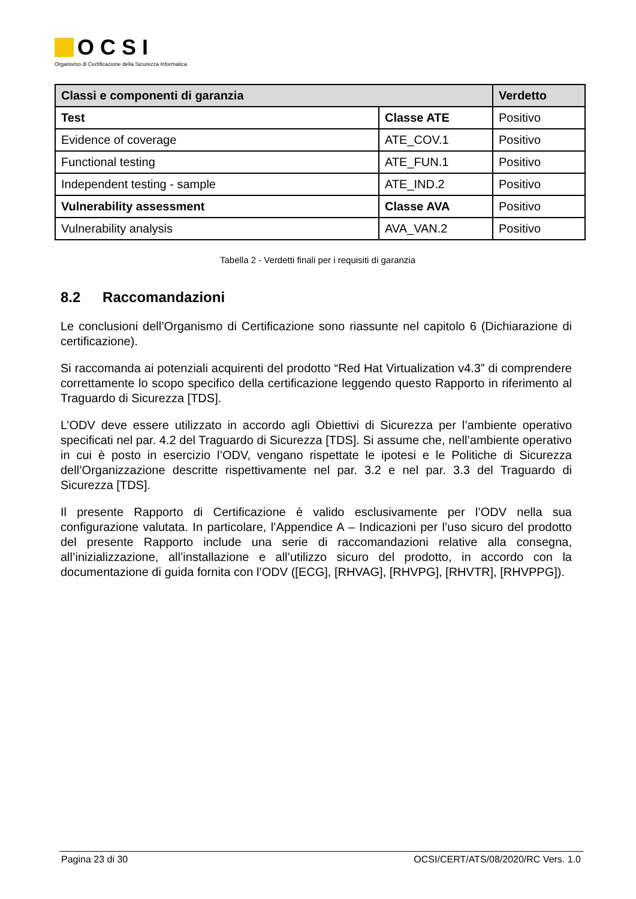OCSI
Organismo di Certificazione della Sicurezza Informatica
| Classi e componenti di garanzia | | Verdetto |
| --- | --- | --- |
| Test | Classe ATE | Positivo |
| Evidence of coverage | ATE_COV.1 | Positivo |
| Functional testing | ATE_FUN.1 | Positivo |
| Independent testing - sample | ATE_IND.2 | Positivo |
| Vulnerability assessment | Classe AVA | Positivo |
| Vulnerability analysis | AVA_VAN.2 | Positivo |
Tabella 2 - Verdetti finali per i requisiti di garanzia
8.2 Raccomandazioni
Le conclusioni dell’Organismo di Certificazione sono riassunte nel capitolo 6 (Dichiarazione di certificazione).
Si raccomanda ai potenziali acquirenti del prodotto “Red Hat Virtualization v4.3” di comprendere correttamente lo scopo specifico della certificazione leggendo questo Rapporto in riferimento al Traguardo di Sicurezza [TDS].
L’ODV deve essere utilizzato in accordo agli Obiettivi di Sicurezza per l’ambiente operativo specificati nel par. 4.2 del Traguardo di Sicurezza [TDS]. Si assume che, nell’ambiente operativo in cui è posto in esercizio l’ODV, vengano rispettate le ipotesi e le Politiche di Sicurezza dell’Organizzazione descritte rispettivamente nel par. 3.2 e nel par. 3.3 del Traguardo di Sicurezza [TDS].
Il presente Rapporto di Certificazione è valido esclusivamente per l’ODV nella sua configurazione valutata. In particolare, l’Appendice A – Indicazioni per l’uso sicuro del prodotto del presente Rapporto include una serie di raccomandazioni relative alla consegna, all’inizializzazione, all’installazione e all’utilizzo sicuro del prodotto, in accordo con la documentazione di guida fornita con l’ODV ([ECG], [RHVAG], [RHVPG], [RHVTR], [RHVPPG]).
Pagina 23 di 30 OCSI/CERT/ATS/08/2020/RC Vers. 1.0